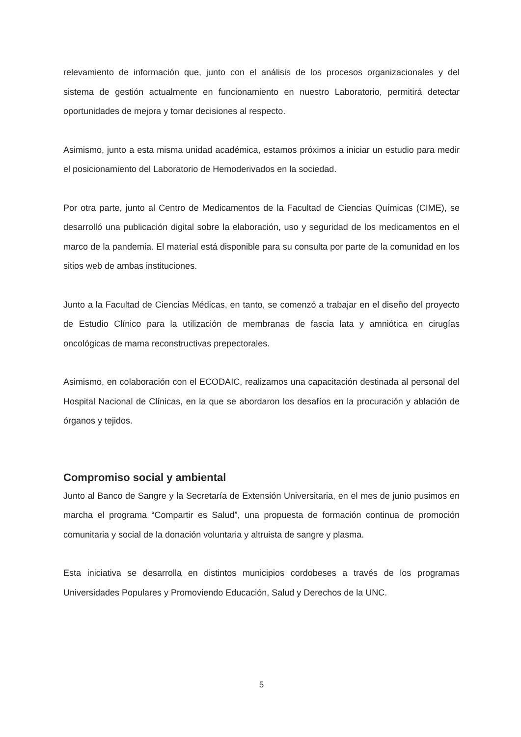relevamiento de información que, junto con el análisis de los procesos organizacionales y del sistema de gestión actualmente en funcionamiento en nuestro Laboratorio, permitirá detectar oportunidades de mejora y tomar decisiones al respecto.
Asimismo, junto a esta misma unidad académica, estamos próximos a iniciar un estudio para medir el posicionamiento del Laboratorio de Hemoderivados en la sociedad.
Por otra parte, junto al Centro de Medicamentos de la Facultad de Ciencias Químicas (CIME), se desarrolló una publicación digital sobre la elaboración, uso y seguridad de los medicamentos en el marco de la pandemia. El material está disponible para su consulta por parte de la comunidad en los sitios web de ambas instituciones.
Junto a la Facultad de Ciencias Médicas, en tanto, se comenzó a trabajar en el diseño del proyecto de Estudio Clínico para la utilización de membranas de fascia lata y amniótica en cirugías oncológicas de mama reconstructivas prepectorales.
Asimismo, en colaboración con el ECODAIC, realizamos una capacitación destinada al personal del Hospital Nacional de Clínicas, en la que se abordaron los desafíos en la procuración y ablación de órganos y tejidos.
Compromiso social y ambiental
Junto al Banco de Sangre y la Secretaría de Extensión Universitaria, en el mes de junio pusimos en marcha el programa “Compartir es Salud”, una propuesta de formación continua de promoción comunitaria y social de la donación voluntaria y altruista de sangre y plasma.
Esta iniciativa se desarrolla en distintos municipios cordobeses a través de los programas Universidades Populares y Promoviendo Educación, Salud y Derechos de la UNC.
5